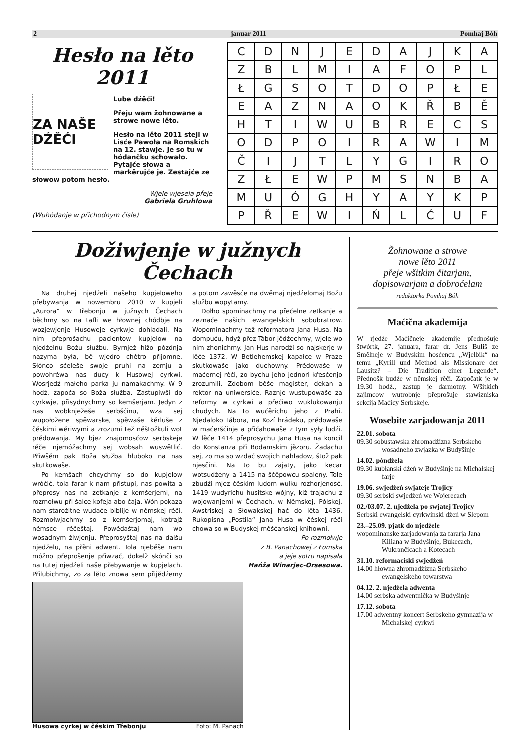2 januar 2011 Pomhaj Bóh
Hesło na lěto 2011
ZA NAŠE DŹĚĆI
Lube dźěći!
Přeju wam žohnowane a strowe nowe lěto.
Hesło na lěto 2011 steji w Lisće Pawoła na Romskich na 12. stawje. Je so tu w hódančku schowało. Pytajće słowa a markěrujće je. Zestajće ze słowow potom hesło.
Wjele wjesela přeje
Gabriela Gruhlowa
(Wuhódanje w přichodnym čisle)
| C | D | N | J | E | D | A | J | K | A |
| Z | B | L | M | I | A | F | O | P | L |
| Ł | G | S | O | T | D | O | P | Ł | E |
| E | A | Z | N | A | O | K | Ř | B | Ě |
| H | T | I | W | U | B | R | E | C | S |
| O | D | P | O | I | R | A | W | I | M |
| Č | I | J | T | L | Y | G | I | R | O |
| Z | Ł | E | W | P | M | S | N | B | A |
| M | U | Ó | G | H | Y | A | Y | K | P |
| P | Ř | E | W | I | Ń | L | Ć | U | F |
Dožiwjenje w južnych Čechach
Na druhej njedźeli našeho kupjeloweho přebywanja w nowembru 2010 w kupjeli „Aurora“ w Třebonju w južnych Čechach běchmy so na tafli we hłownej chódbje na wozjewjenje Husoweje cyrkwje dohladali. Na nim přeprošachu pacientow kupjelow na njedźelnu Božu słužbu. Byrnjež hižo pózdnja nazyma była, bě wjedro chětro přijomne. Słónco sćeleše swoje pruhi na zemju a powohrěwa nas ducy k Husowej cyrkwi. Wosrjedź małeho parka ju namakachmy. W 9 hodź. započa so Boža słužba. Zastupiwši do cyrkwje, přisydnychmy so kemšerjam. Jedyn z nas wobknježeše serbšćinu, wza sej wupołožene spěwarske, spěwaše kěrluše z čěskimi wěriwymi a zrozumi tež něštožkuli wot prědowanja. My bjez znajomosćow serbskeje rěče njemóžachmy sej wobsah wuswětlić. Přiwšěm pak Boža słužba hłuboko na nas skutkowaše.
Po kemšach chcychmy so do kupjelow wróćić, tola farar k nam přistupi, nas powita a přeprosy nas na zetkanje z kemšerjemi, na rozmołwu při šalce kofeja abo čaja. Wón pokaza nam starožitne wudaće biblije w němskej rěči. Rozmołwjachmy so z kemšerjomaj, kotrajž němsce rěčeštaj. Powědaštaj nam wo wosadnym žiwjenju. Přeprosyštaj nas na dalšu njedźelu, na přěni adwent. Tola njeběše nam móžno přeprošenje přiwzać, dokelž skónči so na tutej njedźeli naše přebywanje w kupjelach. Přilubichmy, zo za lěto znowa sem přijědźemy a potom zawěsće na dwěmaj njedźelomaj Božu słužbu wopytamy.
Dołho spominachmy na přećelne zetkanje a zeznaće našich ewangelskich sobubratrow. Wopominachmy tež reformatora Jana Husa. Na dompuću, hdyž přez Tábor jědźechmy, wjele wo nim zhonichmy. Jan Hus narodźi so najskerje w lěće 1372. W Betlehemskej kapałce w Praze skutkowaše jako duchowny. Prědowaše w maćernej rěči, zo bychu jeho jednori křesćenjo zrozumili. Zdobom běše magister, dekan a rektor na uniwersiće. Raznje wustupowaše za reformy w cyrkwi a přećiwo wuklukowanju chudych. Na to wućěrichu jeho z Prahi. Njedaloko Tábora, na Kozí hrádeku, prědowaše w maćeršćinje a přićahowaše z tym syły ludźi. W lěće 1414 přeprosychu Jana Husa na koncil do Konstanza při Bodamskim jězoru. Žadachu sej, zo ma so wzdać swojich nahladow, štož pak njesčini. Na to bu zajaty, jako kecar wotsudźeny a 1415 na šćěpowcu spaleny. Tole zbudźi mjez čěskim ludom wulku rozhorjenosć. 1419 wudyrichu husitske wójny, kiž trajachu z wojowanjemi w Čechach, w Němskej, Pólskej, Awstriskej a Słowakskej hač do lěta 1436. Rukopisna „Postila“ Jana Husa w čěskej rěči chowa so w Budyskej měšćanskej knihowni.
Po rozmołwje
z B. Panachowej z Łomska
a jeje sotru napisała
Hańža Winarjec-Orsesowa.
Husowa cyrkej w čěskim Třebonju Foto: M. Panach
Žohnowane a strowe
nowe lěto 2011
přeje wšitkim čitarjam,
dopisowarjam a dobrоćelam
redaktorka Pomhaj Bóh
Maćična akademija
W rjedźe Maćičneje akademije přednošuje štwórtk, 27. januara, farar dr. Jens Buliš ze Smělneje w Budyskim hosćencu „Wjelbik“ na temu „Kyrill und Method als Missionare der Lausitz? – Die Tradition einer Legende“. Přednošk budźe w němskej rěči. Započatk je w 19.30 hodź., zastup je darmotny. Wšitkich zajimcow wutrobnje přeprošuje stawizniska sekcija Maćicy Serbskeje.
Wosebite zarjadowanja 2011
22.01. sobota
09.30 sobustawska zhromadźizna Serbskeho wosadneho zwjazka w Budyšinje
14.02. póndźela
09.30 kubłanski dźeń w Budyšinje na Michałskej farje
19.06. swjedźeń swjateje Trojicy
09.30 serbski swjedźeń we Wojerecach
02./03.07. 2. njedźela po swjatej Trojicy
Serbski ewangelski cyrkwinski dźeń w Slepom
23.–25.09. pjatk do njedźele
wopominanske zarjadowanja za fararja Jana Kiliana w Budyšinje, Bukecach, Wukrančicach a Kotecach
31.10. reformaciski swjedźeń
14.00 hłowna zhromadźizna Serbskeho ewangelskeho towarstwa
04.12. 2. njedźela adwenta
14.00 serbska adwentnička w Budyšinje
17.12. sobota
17.00 adwentny koncert Serbskeho gymnazija w Michałskej cyrkwi